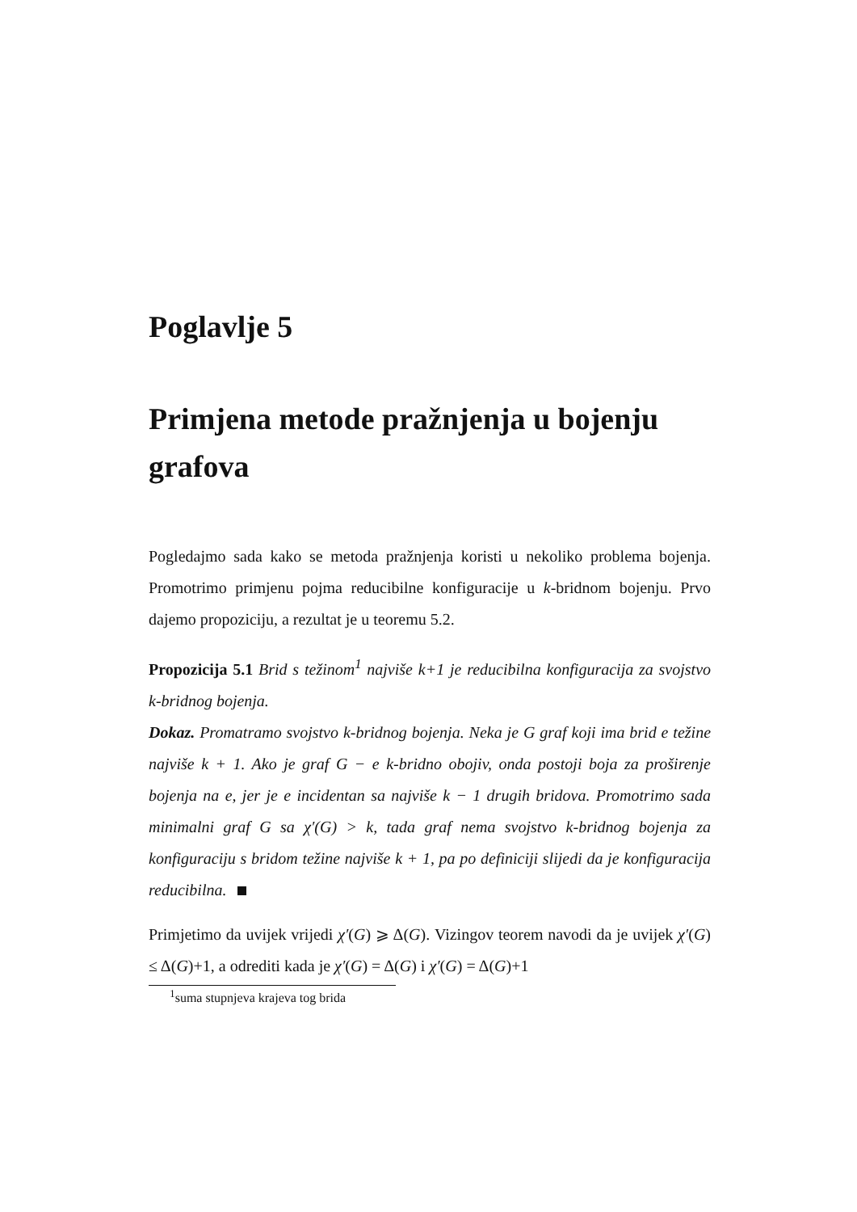Poglavlje 5
Primjena metode pražnjenja u bojenju grafova
Pogledajmo sada kako se metoda pražnjenja koristi u nekoliko problema bojenja. Promotrimo primjenu pojma reducibilne konfiguracije u k-bridnom bojenju. Prvo dajemo propoziciju, a rezultat je u teoremu 5.2.
Propozicija 5.1 Brid s težinom<sup>1</sup> najviše k+1 je reducibilna konfiguracija za svojstvo k-bridnog bojenja.
Dokaz. Promatramo svojstvo k-bridnog bojenja. Neka je G graf koji ima brid e težine najviše k + 1. Ako je graf G − e k-bridno obojiv, onda postoji boja za proširenje bojenja na e, jer je e incidentan sa najviše k − 1 drugih bridova. Promotrimo sada minimalni graf G sa χ′(G) > k, tada graf nema svojstvo k-bridnog bojenja za konfiguraciju s bridom težine najviše k + 1, pa po definiciji slijedi da je konfiguracija reducibilna.
Primjetimo da uvijek vrijedi χ′(G) ⩾ Δ(G). Vizingov teorem navodi da je uvijek χ′(G) ≤ Δ(G)+1, a odrediti kada je χ′(G) = Δ(G) i χ′(G) = Δ(G)+1
<sup>1</sup> suma stupnjeva krajeva tog brida